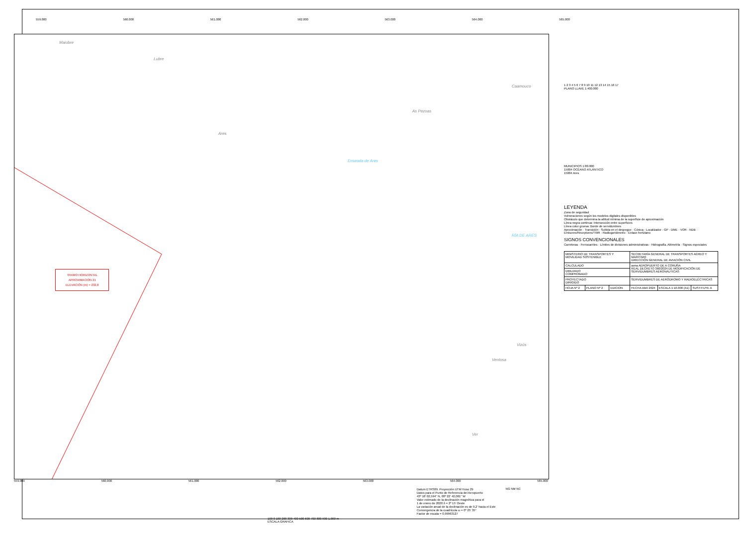559.000 560.000 561.000 562.000 563.000 564.000 565.000
Maiobre
Lubre
Ares
Enseada de Ares
RÍA DE ARES
As Pezoas
Caamouco
Vizús
Ventosa
Ver
TRAMO HORIZONTAL
APROXIMACIÓN 21
ELEVACIÓN (m) = 232,8
559.000 560.000 561.000 562.000 563.000 564.000 565.000
100 0 100 200 300 400 500 600 700 800 900 1.000 m
ESCALA GRAFICA
Datum ETRS89. Proyección UTM Huso 29
Datos para el Punto de Referencia del Aeropuerto
43º 18' 02,594'' N, 08º 22' 42,081'' W
Valor estimado de la declinación magnética para el
1 de enero de 2020 δ = 2º 15' Oeste
La variación anual de la declinación es de 9,2' hacia el Este
Convergencia de la cuadrícula ω = 0º 25' 35"
Factor de escala = 0,99963127
NG NM NC
1 2 3 4 5 6 7 8 9 10 11 12 13 14 15 16 17
PLANO LLAVE 1:400.000
MUNICIPIOS 1:80.000
15004 OCÉANO ATLÁNTICO
15004 Ares
LEYENDA
Zona de seguridad
Vulneraciones según los modelos digitales disponibles
Obstáculo que determina la altitud mínima de la superficie de aproximación
Línea negra continua: Intersección entre superficies
Línea color gruesa: Borde de servidumbres
Aproximación · Transición · Subida en el despegue · Cónica · Localizador · GP · DME · VOR · NDB · Emisores/Receptores/TWR · Radiogoniómetro · Enlace hertziano
SIGNOS CONVENCIONALES
Carreteras · Ferrocarriles · Límites de divisiones administrativas · Hidrografía. Altimetría · Signos especiales
| MINISTERIO DE TRANSPORTES Y MOVILIDAD SOSTENIBLE | | | SECRETARÍA GENERAL DE TRANSPORTES AÉREO Y MARÍTIMO DIRECCIÓN GENERAL DE AVIACIÓN CIVIL | | |
| CALCULADO | | | aena AEROPUERTO DE A CORUÑA REAL DECRETO 360/2024 DE MODIFICACIÓN DE SERVIDUMBRES AERONÁUTICAS | | |
| DIBUJADO COMPROBADO | | | | | |
| PROYECTADO DIRIGIDO | | | SERVIDUMBRES DE AERÓDROMO Y RADIOELÉCTRICAS | | |
| HOJA Nº 2 | PLANO Nº 2 | EDICION | FECHA Abril 2024 | ESCALA 1:10.000 (A1) | SUSTITUYE A |